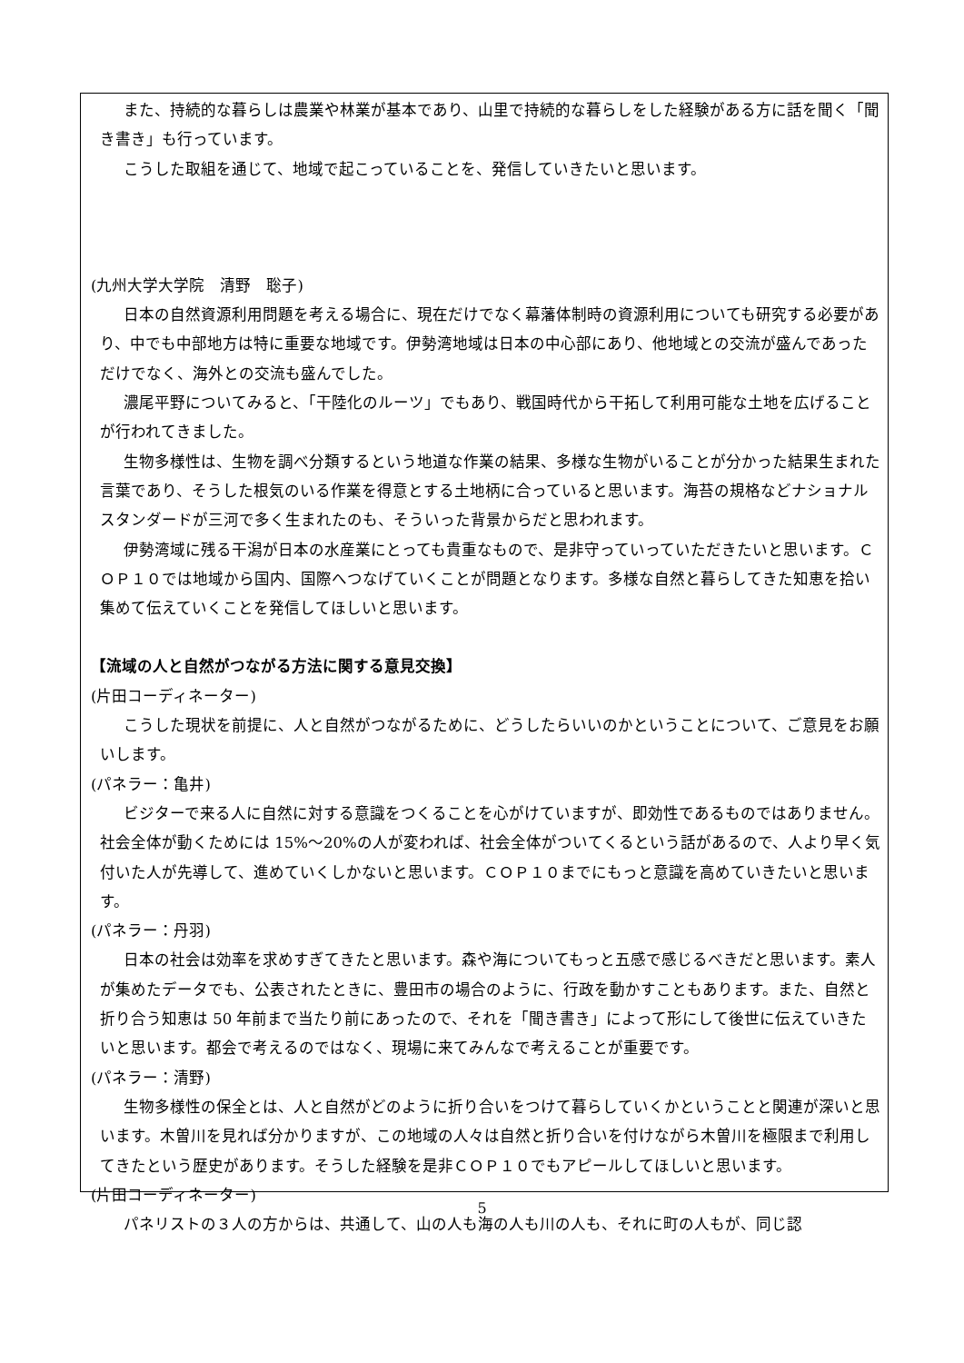また、持続的な暮らしは農業や林業が基本であり、山里で持続的な暮らしをした経験がある方に話を聞く「聞き書き」も行っています。
こうした取組を通じて、地域で起こっていることを、発信していきたいと思います。
(九州大学大学院　清野　聡子)
日本の自然資源利用問題を考える場合に、現在だけでなく幕藩体制時の資源利用についても研究する必要があり、中でも中部地方は特に重要な地域です。伊勢湾地域は日本の中心部にあり、他地域との交流が盛んであっただけでなく、海外との交流も盛んでした。
濃尾平野についてみると、「干陸化のルーツ」でもあり、戦国時代から干拓して利用可能な土地を広げることが行われてきました。
生物多様性は、生物を調べ分類するという地道な作業の結果、多様な生物がいることが分かった結果生まれた言葉であり、そうした根気のいる作業を得意とする土地柄に合っていると思います。海苔の規格などナショナルスタンダードが三河で多く生まれたのも、そういった背景からだと思われます。
伊勢湾域に残る干潟が日本の水産業にとっても貴重なもので、是非守っていっていただきたいと思います。ＣＯＰ１０では地域から国内、国際へつなげていくことが問題となります。多様な自然と暮らしてきた知恵を拾い集めて伝えていくことを発信してほしいと思います。
【流域の人と自然がつながる方法に関する意見交換】
(片田コーディネーター)
こうした現状を前提に、人と自然がつながるために、どうしたらいいのかということについて、ご意見をお願いします。
(パネラー：亀井)
ビジターで来る人に自然に対する意識をつくることを心がけていますが、即効性であるものではありません。社会全体が動くためには 15%～20%の人が変われば、社会全体がついてくるという話があるので、人より早く気付いた人が先導して、進めていくしかないと思います。ＣＯＰ１０までにもっと意識を高めていきたいと思います。
(パネラー：丹羽)
日本の社会は効率を求めすぎてきたと思います。森や海についてもっと五感で感じるべきだと思います。素人が集めたデータでも、公表されたときに、豊田市の場合のように、行政を動かすこともあります。また、自然と折り合う知恵は 50 年前まで当たり前にあったので、それを「聞き書き」によって形にして後世に伝えていきたいと思います。都会で考えるのではなく、現場に来てみんなで考えることが重要です。
(パネラー：清野)
生物多様性の保全とは、人と自然がどのように折り合いをつけて暮らしていくかということと関連が深いと思います。木曽川を見れば分かりますが、この地域の人々は自然と折り合いを付けながら木曽川を極限まで利用してきたという歴史があります。そうした経験を是非ＣＯＰ１０でもアピールしてほしいと思います。
(片田コーディネーター)
パネリストの３人の方からは、共通して、山の人も海の人も川の人も、それに町の人もが、同じ認
5